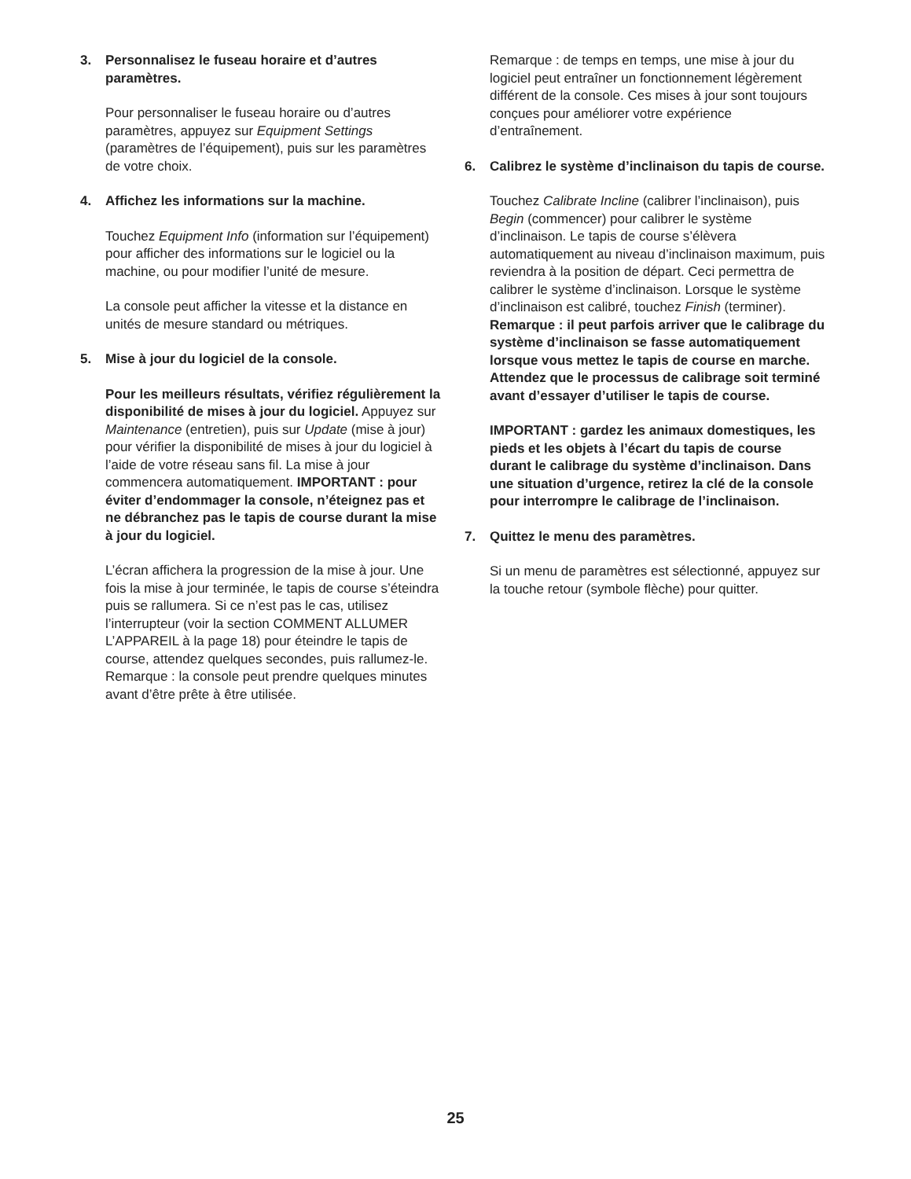3. Personnalisez le fuseau horaire et d’autres paramètres.
Pour personnaliser le fuseau horaire ou d’autres paramètres, appuyez sur Equipment Settings (paramètres de l’équipement), puis sur les paramètres de votre choix.
4. Affichez les informations sur la machine.
Touchez Equipment Info (information sur l’équipement) pour afficher des informations sur le logiciel ou la machine, ou pour modifier l’unité de mesure.
La console peut afficher la vitesse et la distance en unités de mesure standard ou métriques.
5. Mise à jour du logiciel de la console.
Pour les meilleurs résultats, vérifiez régulièrement la disponibilité de mises à jour du logiciel. Appuyez sur Maintenance (entretien), puis sur Update (mise à jour) pour vérifier la disponibilité de mises à jour du logiciel à l’aide de votre réseau sans fil. La mise à jour commencera automatiquement. IMPORTANT : pour éviter d’endommager la console, n’éteignez pas et ne débranchez pas le tapis de course durant la mise à jour du logiciel.
L’écran affichera la progression de la mise à jour. Une fois la mise à jour terminée, le tapis de course s’éteindra puis se rallumera. Si ce n’est pas le cas, utilisez l’interrupteur (voir la section COMMENT ALLUMER L’APPAREIL à la page 18) pour éteindre le tapis de course, attendez quelques secondes, puis rallumez-le. Remarque : la console peut prendre quelques minutes avant d’être prête à être utilisée.
Remarque : de temps en temps, une mise à jour du logiciel peut entraîner un fonctionnement légèrement différent de la console. Ces mises à jour sont toujours conçues pour améliorer votre expérience d’entraînement.
6. Calibrez le système d’inclinaison du tapis de course.
Touchez Calibrate Incline (calibrer l’inclinaison), puis Begin (commencer) pour calibrer le système d’inclinaison. Le tapis de course s’élèvera automatiquement au niveau d’inclinaison maximum, puis reviendra à la position de départ. Ceci permettra de calibrer le système d’inclinaison. Lorsque le système d’inclinaison est calibré, touchez Finish (terminer). Remarque : il peut parfois arriver que le calibrage du système d’inclinaison se fasse automatiquement lorsque vous mettez le tapis de course en marche. Attendez que le processus de calibrage soit terminé avant d’essayer d’utiliser le tapis de course.
IMPORTANT : gardez les animaux domestiques, les pieds et les objets à l’écart du tapis de course durant le calibrage du système d’inclinaison. Dans une situation d’urgence, retirez la clé de la console pour interrompre le calibrage de l’inclinaison.
7. Quittez le menu des paramètres.
Si un menu de paramètres est sélectionné, appuyez sur la touche retour (symbole flèche) pour quitter.
25